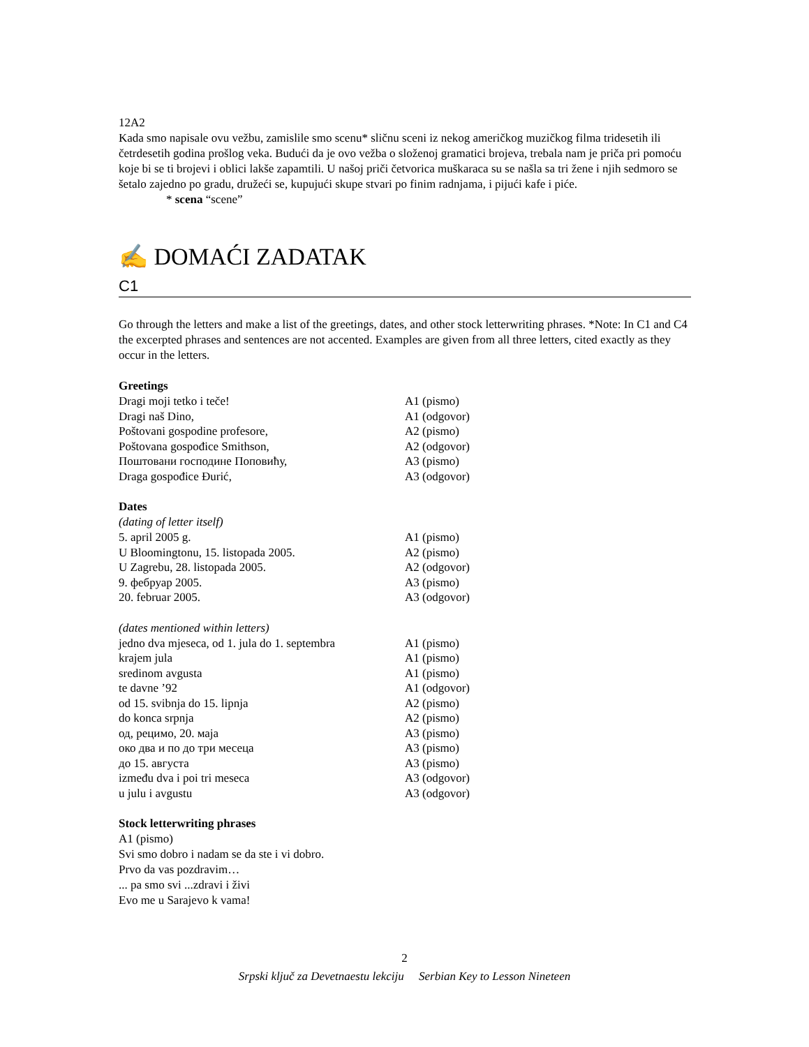12A2
Kada smo napisale ovu vežbu, zamislile smo scenu* sličnu sceni iz nekog američkog muzičkog filma tridesetih ili četrdesetih godina prošlog veka. Budući da je ovo vežba o složenoj gramatici brojeva, trebala nam je priča pri pomoću koje bi se ti brojevi i oblici lakše zapamtili. U našoj priči četvorica muškaraca su se našla sa tri žene i njih sedmoro se šetalo zajedno po gradu, družeći se, kupujući skupe stvari po finim radnjama, i pijući kafe i piće.
* scena “scene”
✍ DOMAĆI ZADATAK
C1
Go through the letters and make a list of the greetings, dates, and other stock letterwriting phrases. *Note: In C1 and C4 the excerpted phrases and sentences are not accented. Examples are given from all three letters, cited exactly as they occur in the letters.
Greetings
| Dragi moji tetko i teče! | A1 (pismo) |
| Dragi naš Dino, | A1 (odgovor) |
| Poštovani gospodine profesore, | A2 (pismo) |
| Poštovana gospođice Smithson, | A2 (odgovor) |
| Поштовани господине Поповићу, | A3 (pismo) |
| Draga gospođice Đurić, | A3 (odgovor) |
Dates
(dating of letter itself)
| 5. april 2005 g. | A1 (pismo) |
| U Bloomingtonu, 15. listopada 2005. | A2 (pismo) |
| U Zagrebu, 28. listopada 2005. | A2 (odgovor) |
| 9. фебруар 2005. | A3 (pismo) |
| 20. februar 2005. | A3 (odgovor) |
(dates mentioned within letters)
| jedno dva mjeseca, od 1. jula do 1. septembra | A1 (pismo) |
| krajem jula | A1 (pismo) |
| sredinom avgusta | A1 (pismo) |
| te davne ’92 | A1 (odgovor) |
| od 15. svibnja do 15. lipnja | A2 (pismo) |
| do konca srpnja | A2 (pismo) |
| од, рецимо, 20. маја | A3 (pismo) |
| око два и по до три месеца | A3 (pismo) |
| до 15. августа | A3 (pismo) |
| između dva i poi tri meseca | A3 (odgovor) |
| u julu i avgustu | A3 (odgovor) |
Stock letterwriting phrases
A1 (pismo)
Svi smo dobro i nadam se da ste i vi dobro.
Prvo da vas pozdravim…
... pa smo svi ...zdravi i živi
Evo me u Sarajevo k vama!
2
Srpski ključ za Devetnaestu lekciju Serbian Key to Lesson Nineteen